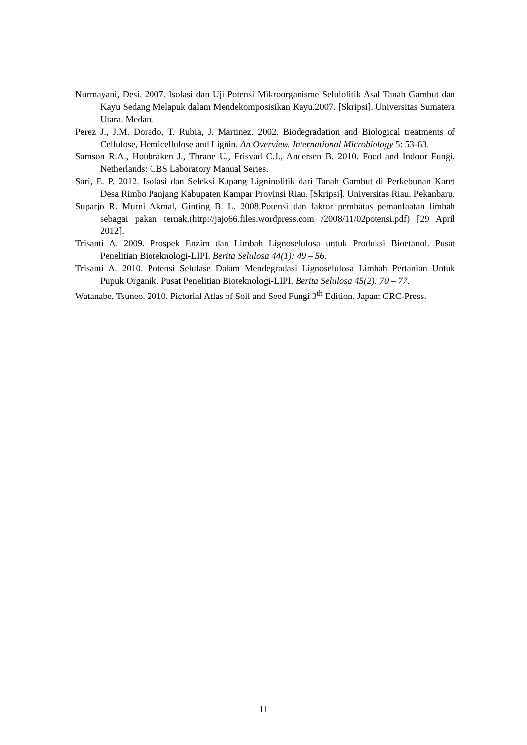Nurmayani, Desi. 2007. Isolasi dan Uji Potensi Mikroorganisme Selulolitik Asal Tanah Gambut dan Kayu Sedang Melapuk dalam Mendekomposisikan Kayu.2007. [Skripsi]. Universitas Sumatera Utara. Medan.
Perez J., J.M. Dorado, T. Rubia, J. Martinez. 2002. Biodegradation and Biological treatments of Cellulose, Hemicellulose and Lignin. An Overview. International Microbiology 5: 53-63.
Samson R.A., Houbraken J., Thrane U., Frisvad C.J., Andersen B. 2010. Food and Indoor Fungi. Netherlands: CBS Laboratory Manual Series.
Sari, E. P. 2012. Isolasi dan Seleksi Kapang Ligninolitik dari Tanah Gambut di Perkebunan Karet Desa Rimbo Panjang Kabupaten Kampar Provinsi Riau. [Skripsi]. Universitas Riau. Pekanbaru.
Suparjo R. Murni Akmal, Ginting B. L. 2008.Potensi dan faktor pembatas pemanfaatan limbah sebagai pakan ternak.(http://jajo66.files.wordpress.com /2008/11/02potensi.pdf) [29 April 2012].
Trisanti A. 2009. Prospek Enzim dan Limbah Lignoselulosa untuk Produksi Bioetanol. Pusat Penelitian Bioteknologi-LIPI. Berita Selulosa 44(1): 49 – 56.
Trisanti A. 2010. Potensi Selulase Dalam Mendegradasi Lignoselulosa Limbah Pertanian Untuk Pupuk Organik. Pusat Penelitian Bioteknologi-LIPI. Berita Selulosa 45(2): 70 – 77.
Watanabe, Tsuneo. 2010. Pictorial Atlas of Soil and Seed Fungi 3<sup>th</sup> Edition. Japan: CRC-Press.
11